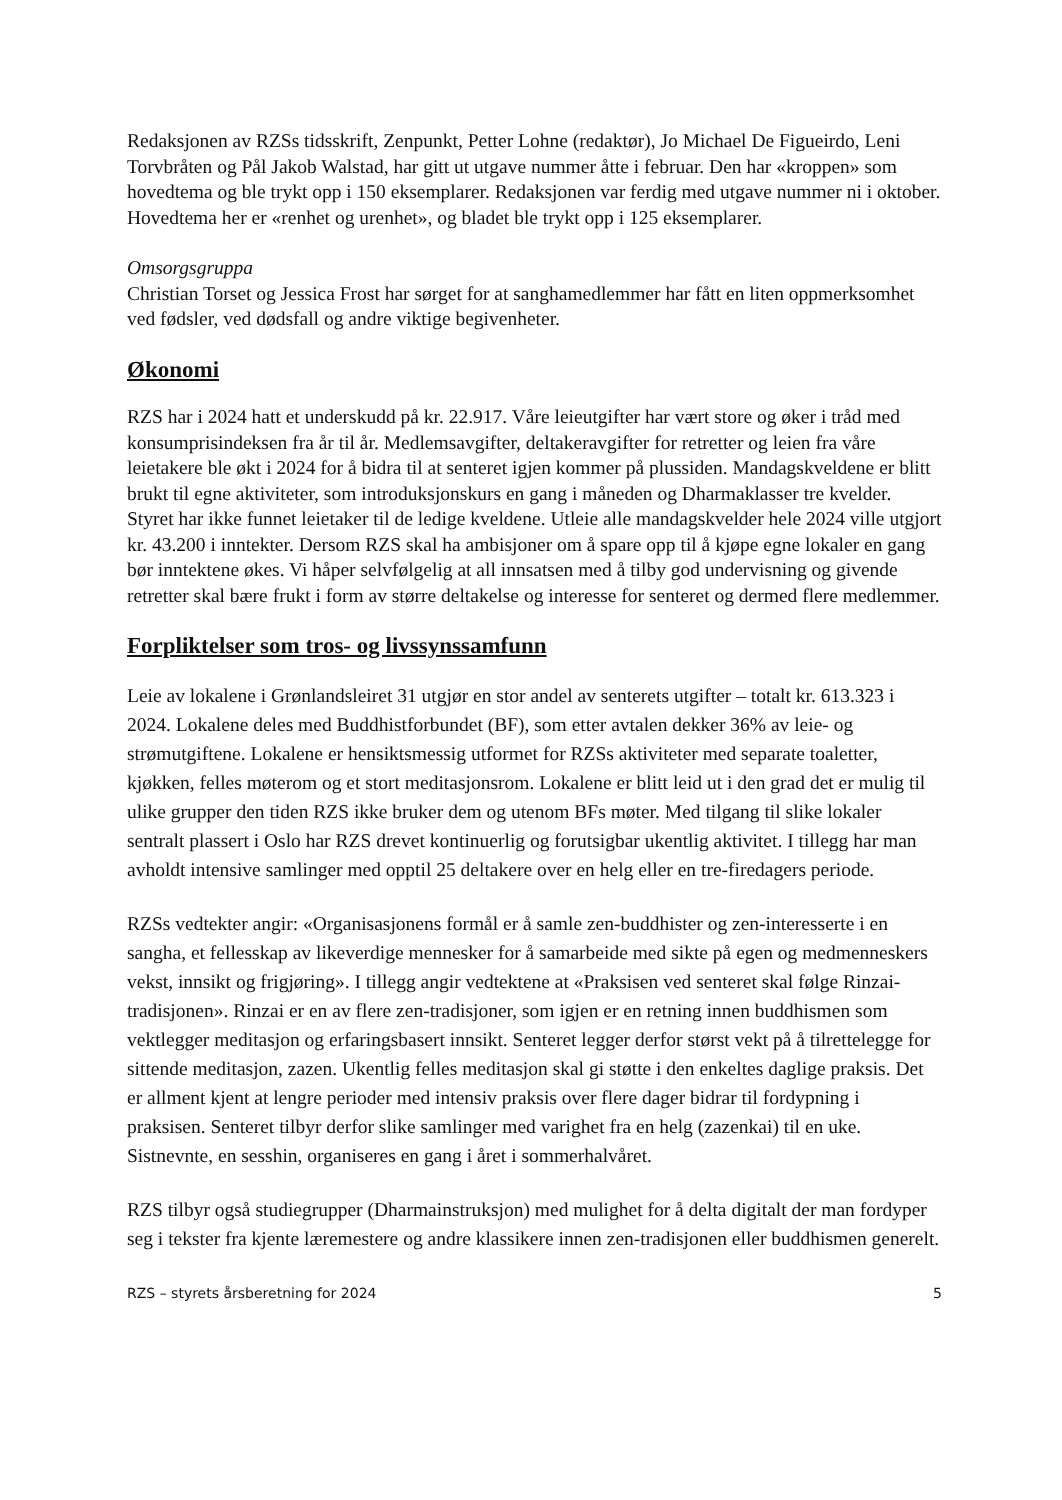Redaksjonen av RZSs tidsskrift, Zenpunkt, Petter Lohne (redaktør), Jo Michael De Figueirdo, Leni Torvbråten og Pål Jakob Walstad, har gitt ut utgave nummer åtte i februar. Den har «kroppen» som hovedtema og ble trykt opp i 150 eksemplarer. Redaksjonen var ferdig med utgave nummer ni i oktober. Hovedtema her er «renhet og urenhet», og bladet ble trykt opp i 125 eksemplarer.
Omsorgsgruppa
Christian Torset og Jessica Frost har sørget for at sanghamedlemmer har fått en liten oppmerksomhet ved fødsler, ved dødsfall og andre viktige begivenheter.
Økonomi
RZS har i 2024 hatt et underskudd på kr. 22.917. Våre leieutgifter har vært store og øker i tråd med konsumprisindeksen fra år til år. Medlemsavgifter, deltakeravgifter for retretter og leien fra våre leietakere ble økt i 2024 for å bidra til at senteret igjen kommer på plussiden. Mandagskveldene er blitt brukt til egne aktiviteter, som introduksjonskurs en gang i måneden og Dharmaklasser tre kvelder. Styret har ikke funnet leietaker til de ledige kveldene. Utleie alle mandagskvelder hele 2024 ville utgjort kr. 43.200 i inntekter. Dersom RZS skal ha ambisjoner om å spare opp til å kjøpe egne lokaler en gang bør inntektene økes. Vi håper selvfølgelig at all innsatsen med å tilby god undervisning og givende retretter skal bære frukt i form av større deltakelse og interesse for senteret og dermed flere medlemmer.
Forpliktelser som tros- og livssynssamfunn
Leie av lokalene i Grønlandsleiret 31 utgjør en stor andel av senterets utgifter – totalt kr. 613.323 i 2024. Lokalene deles med Buddhistforbundet (BF), som etter avtalen dekker 36% av leie- og strømutgiftene. Lokalene er hensiktsmessig utformet for RZSs aktiviteter med separate toaletter, kjøkken, felles møterom og et stort meditasjonsrom. Lokalene er blitt leid ut i den grad det er mulig til ulike grupper den tiden RZS ikke bruker dem og utenom BFs møter. Med tilgang til slike lokaler sentralt plassert i Oslo har RZS drevet kontinuerlig og forutsigbar ukentlig aktivitet. I tillegg har man avholdt intensive samlinger med opptil 25 deltakere over en helg eller en tre-firedagers periode.
RZSs vedtekter angir: «Organisasjonens formål er å samle zen-buddhister og zen-interesserte i en sangha, et fellesskap av likeverdige mennesker for å samarbeide med sikte på egen og medmenneskers vekst, innsikt og frigjøring». I tillegg angir vedtektene at «Praksisen ved senteret skal følge Rinzai-tradisjonen». Rinzai er en av flere zen-tradisjoner, som igjen er en retning innen buddhismen som vektlegger meditasjon og erfaringsbasert innsikt. Senteret legger derfor størst vekt på å tilrettelegge for sittende meditasjon, zazen. Ukentlig felles meditasjon skal gi støtte i den enkeltes daglige praksis. Det er allment kjent at lengre perioder med intensiv praksis over flere dager bidrar til fordypning i praksisen. Senteret tilbyr derfor slike samlinger med varighet fra en helg (zazenkai) til en uke. Sistnevnte, en sesshin, organiseres en gang i året i sommerhalvåret.
RZS tilbyr også studiegrupper (Dharmainstruksjon) med mulighet for å delta digitalt der man fordyper seg i tekster fra kjente læremestere og andre klassikere innen zen-tradisjonen eller buddhismen generelt.
RZS – styrets årsberetning for 2024 5